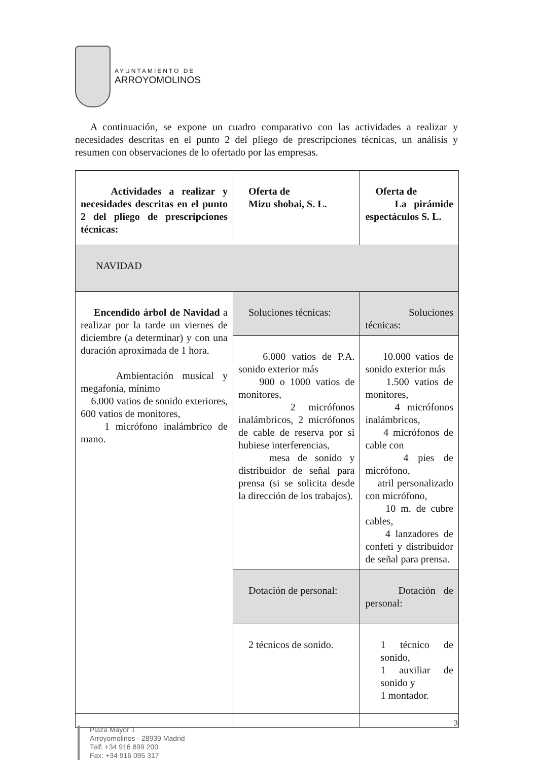AYUNTAMIENTO DE
ARROYOMOLINOS
A continuación, se expone un cuadro comparativo con las actividades a realizar y necesidades descritas en el punto 2 del pliego de prescripciones técnicas, un análisis y resumen con observaciones de lo ofertado por las empresas.
| Actividades a realizar y necesidades descritas en el punto 2 del pliego de prescripciones técnicas: | Oferta de Mizu shobai, S. L. | Oferta de La pirámide espectáculos S. L. |
| --- | --- | --- |
| NAVIDAD | | |
| Encendido árbol de Navidad a realizar por la tarde un viernes de diciembre (a determinar) y con una duración aproximada de 1 hora. Ambientación musical y megafonía, mínimo 6.000 vatios de sonido exteriores, 600 vatios de monitores, 1 micrófono inalámbrico de mano. | Soluciones técnicas: | Soluciones técnicas: |
| | 6.000 vatios de P.A. sonido exterior más 900 o 1000 vatios de monitores, 2 micrófonos inalámbricos, 2 micrófonos de cable de reserva por si hubiese interferencias, mesa de sonido y distribuidor de señal para prensa (si se solicita desde la dirección de los trabajos). | 10.000 vatios de sonido exterior más 1.500 vatios de monitores, 4 micrófonos inalámbricos, 4 micrófonos de cable con 4 pies de micrófono, atril personalizado con micrófono, 10 m. de cubre cables, 4 lanzadores de confeti y distribuidor de señal para prensa. |
| | Dotación de personal: | Dotación de personal: |
| | 2 técnicos de sonido. | 1 técnico de sonido, 1 auxiliar de sonido y 1 montador. |
3
Plaza Mayor 1
Arroyomolinos - 28939 Madrid
Telf: +34 916 899 200
Fax: +34 916 095 317